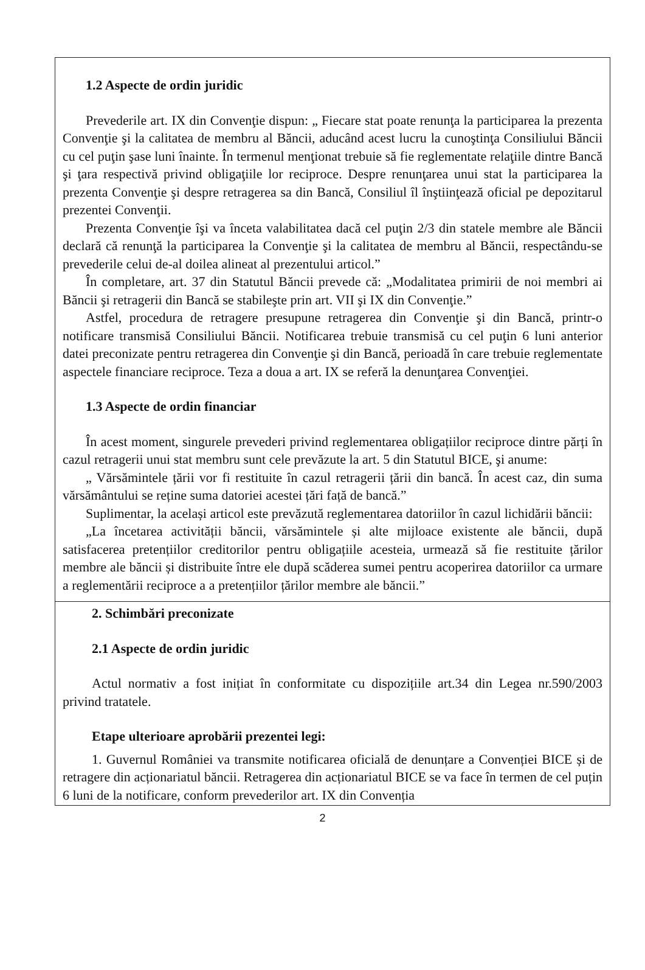1.2 Aspecte de ordin juridic
Prevederile art. IX din Convenţie dispun: „ Fiecare stat poate renunţa la participarea la prezenta Convenţie şi la calitatea de membru al Băncii, aducând acest lucru la cunoştinţa Consiliului Băncii cu cel puţin şase luni înainte. În termenul menţionat trebuie să fie reglementate relaţiile dintre Bancă şi ţara respectivă privind obligaţiile lor reciproce. Despre renunţarea unui stat la participarea la prezenta Convenţie şi despre retragerea sa din Bancă, Consiliul îl înştiinţează oficial pe depozitarul prezentei Convenţii.
Prezenta Convenţie îşi va înceta valabilitatea dacă cel puţin 2/3 din statele membre ale Băncii declară că renunţă la participarea la Convenţie şi la calitatea de membru al Băncii, respectându-se prevederile celui de-al doilea alineat al prezentului articol.”
În completare, art. 37 din Statutul Băncii prevede că: „Modalitatea primirii de noi membri ai Băncii şi retragerii din Bancă se stabileşte prin art. VII şi IX din Convenţie.”
Astfel, procedura de retragere presupune retragerea din Convenţie şi din Bancă, printr-o notificare transmisă Consiliului Băncii. Notificarea trebuie transmisă cu cel puţin 6 luni anterior datei preconizate pentru retragerea din Convenţie şi din Bancă, perioadă în care trebuie reglementate aspectele financiare reciproce. Teza a doua a art. IX se referă la denunţarea Convenţiei.
1.3 Aspecte de ordin financiar
În acest moment, singurele prevederi privind reglementarea obligațiilor reciproce dintre părți în cazul retragerii unui stat membru sunt cele prevăzute la art. 5 din Statutul BICE, şi anume:
„ Vărsămintele țării vor fi restituite în cazul retragerii țării din bancă. În acest caz, din suma vărsământului se reține suma datoriei acestei țări față de bancă.”
Suplimentar, la același articol este prevăzută reglementarea datoriilor în cazul lichidării băncii:
„La încetarea activității băncii, vărsămintele și alte mijloace existente ale băncii, după satisfacerea pretențiilor creditorilor pentru obligațiile acesteia, urmează să fie restituite țărilor membre ale băncii și distribuite între ele după scăderea sumei pentru acoperirea datoriilor ca urmare a reglementării reciproce a a pretențiilor țărilor membre ale băncii.”
2. Schimbări preconizate
2.1 Aspecte de ordin juridic
Actul normativ a fost inițiat în conformitate cu dispozițiile art.34 din Legea nr.590/2003 privind tratatele.
Etape ulterioare aprobării prezentei legi:
1. Guvernul României va transmite notificarea oficială de denunțare a Convenției BICE și de retragere din acționariatul băncii. Retragerea din acționariatul BICE se va face în termen de cel puțin 6 luni de la notificare, conform prevederilor art. IX din Convenția
2